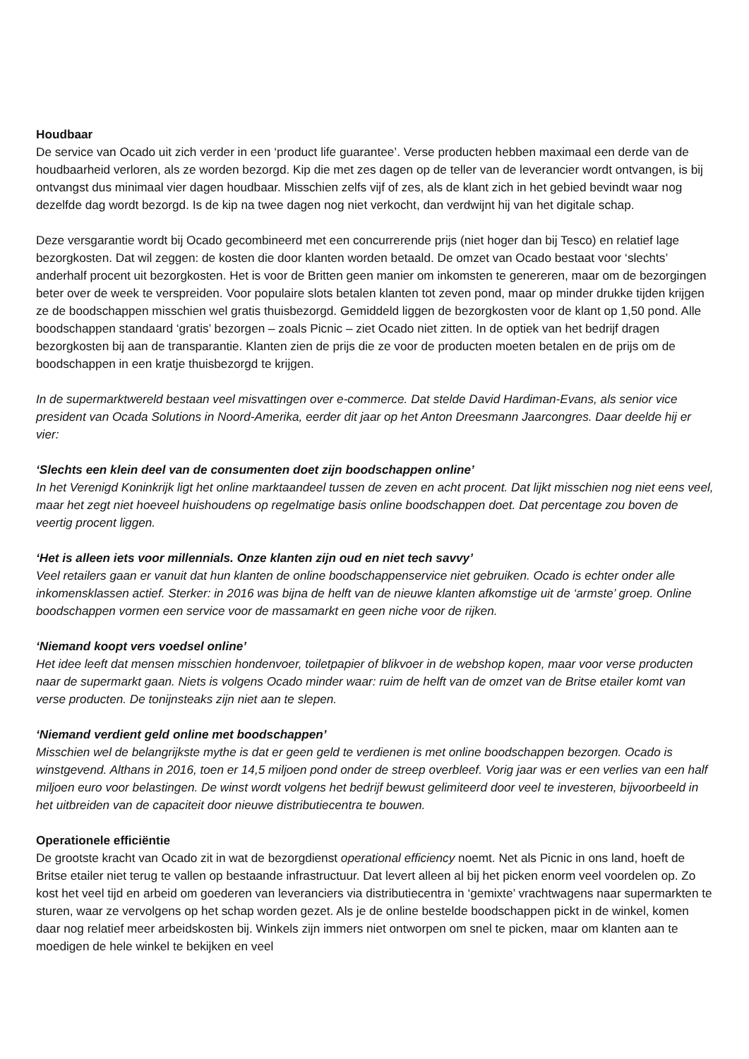Houdbaar
De service van Ocado uit zich verder in een ‘product life guarantee’. Verse producten hebben maximaal een derde van de houdbaarheid verloren, als ze worden bezorgd. Kip die met zes dagen op de teller van de leverancier wordt ontvangen, is bij ontvangst dus minimaal vier dagen houdbaar. Misschien zelfs vijf of zes, als de klant zich in het gebied bevindt waar nog dezelfde dag wordt bezorgd. Is de kip na twee dagen nog niet verkocht, dan verdwijnt hij van het digitale schap.
Deze versgarantie wordt bij Ocado gecombineerd met een concurrerende prijs (niet hoger dan bij Tesco) en relatief lage bezorgkosten. Dat wil zeggen: de kosten die door klanten worden betaald. De omzet van Ocado bestaat voor ‘slechts’ anderhalf procent uit bezorgkosten. Het is voor de Britten geen manier om inkomsten te genereren, maar om de bezorgingen beter over de week te verspreiden. Voor populaire slots betalen klanten tot zeven pond, maar op minder drukke tijden krijgen ze de boodschappen misschien wel gratis thuisbezorgd. Gemiddeld liggen de bezorgkosten voor de klant op 1,50 pond. Alle boodschappen standaard ‘gratis’ bezorgen – zoals Picnic – ziet Ocado niet zitten. In de optiek van het bedrijf dragen bezorgkosten bij aan de transparantie. Klanten zien de prijs die ze voor de producten moeten betalen en de prijs om de boodschappen in een kratje thuisbezorgd te krijgen.
In de supermarktwereld bestaan veel misvattingen over e-commerce. Dat stelde David Hardiman-Evans, als senior vice president van Ocada Solutions in Noord-Amerika, eerder dit jaar op het Anton Dreesmann Jaarcongres. Daar deelde hij er vier:
‘Slechts een klein deel van de consumenten doet zijn boodschappen online’
In het Verenigd Koninkrijk ligt het online marktaandeel tussen de zeven en acht procent. Dat lijkt misschien nog niet eens veel, maar het zegt niet hoeveel huishoudens op regelmatige basis online boodschappen doet. Dat percentage zou boven de veertig procent liggen.
‘Het is alleen iets voor millennials. Onze klanten zijn oud en niet tech savvy’
Veel retailers gaan er vanuit dat hun klanten de online boodschappenservice niet gebruiken. Ocado is echter onder alle inkomensklassen actief. Sterker: in 2016 was bijna de helft van de nieuwe klanten afkomstige uit de ‘armste’ groep. Online boodschappen vormen een service voor de massamarkt en geen niche voor de rijken.
‘Niemand koopt vers voedsel online’
Het idee leeft dat mensen misschien hondenvoer, toiletpapier of blikvoer in de webshop kopen, maar voor verse producten naar de supermarkt gaan. Niets is volgens Ocado minder waar: ruim de helft van de omzet van de Britse etailer komt van verse producten. De tonijnsteaks zijn niet aan te slepen.
‘Niemand verdient geld online met boodschappen’
Misschien wel de belangrijkste mythe is dat er geen geld te verdienen is met online boodschappen bezorgen. Ocado is winstgevend. Althans in 2016, toen er 14,5 miljoen pond onder de streep overbleef. Vorig jaar was er een verlies van een half miljoen euro voor belastingen. De winst wordt volgens het bedrijf bewust gelimiteerd door veel te investeren, bijvoorbeeld in het uitbreiden van de capaciteit door nieuwe distributiecentra te bouwen.
Operationele efficiëntie
De grootste kracht van Ocado zit in wat de bezorgdienst operational efficiency noemt. Net als Picnic in ons land, hoeft de Britse etailer niet terug te vallen op bestaande infrastructuur. Dat levert alleen al bij het picken enorm veel voordelen op. Zo kost het veel tijd en arbeid om goederen van leveranciers via distributiecentra in ‘gemixte’ vrachtwagens naar supermarkten te sturen, waar ze vervolgens op het schap worden gezet. Als je de online bestelde boodschappen pickt in de winkel, komen daar nog relatief meer arbeidskosten bij. Winkels zijn immers niet ontworpen om snel te picken, maar om klanten aan te moedigen de hele winkel te bekijken en veel